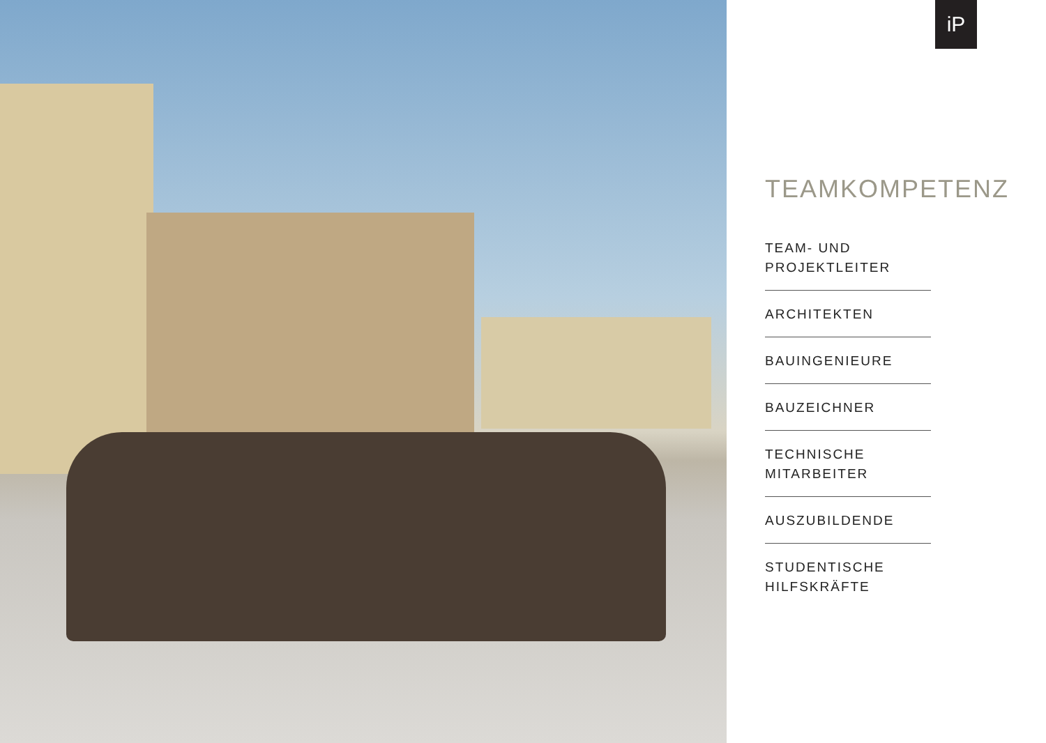iP
TEAMKOMPETENZ
TEAM- UND
PROJEKTLEITER
ARCHITEKTEN
BAUINGENIEURE
BAUZEICHNER
TECHNISCHE
MITARBEITER
AUSZUBILDENDE
STUDENTISCHE
HILFSKRÄFTE